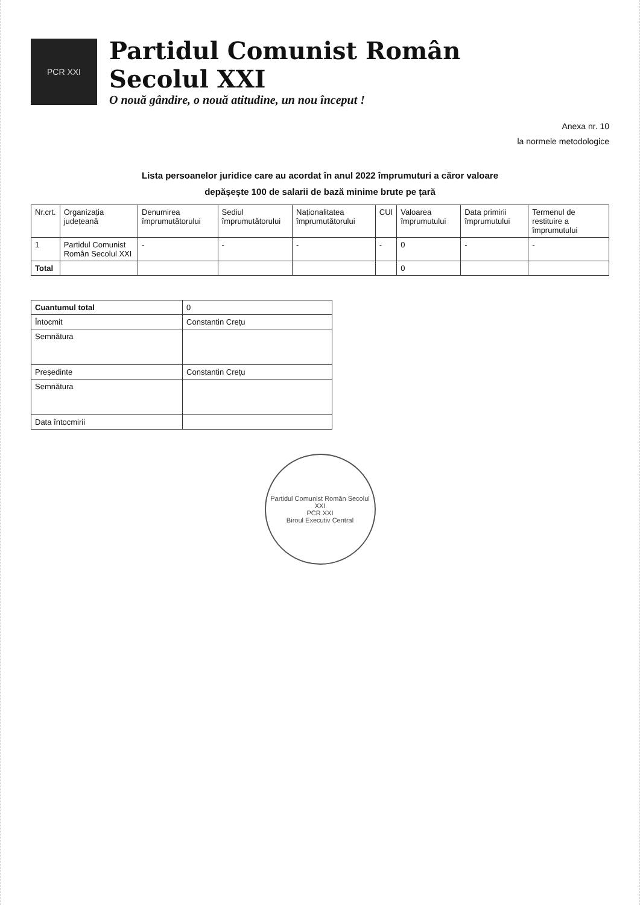PCR XXI
Partidul Comunist Român
Secolul XXI
O nouă gândire, o nouă atitudine, un nou început !
Anexa nr. 10
la normele metodologice
Lista persoanelor juridice care au acordat în anul 2022 împrumuturi a căror valoare
depășește 100 de salarii de bază minime brute pe țară
| Nr.crt. | Organizația județeană | Denumirea împrumutătorului | Sediul împrumutătorului | Naționalitatea împrumutătorului | CUI | Valoarea împrumutului | Data primirii împrumutului | Termenul de restituire a împrumutului |
| --- | --- | --- | --- | --- | --- | --- | --- | --- |
| 1 | Partidul Comunist Român Secolul XXI | - | - | - | - | 0 | - | - |
| Total | | | | | | 0 | | |
| Cuantumul total | 0 |
| Întocmit | Constantin Crețu |
| Semnătura | |
| Președinte | Constantin Crețu |
| Semnătura | |
| Data întocmirii | |
Partidul Comunist Român Secolul XXI
PCR XXI
Biroul Executiv Central